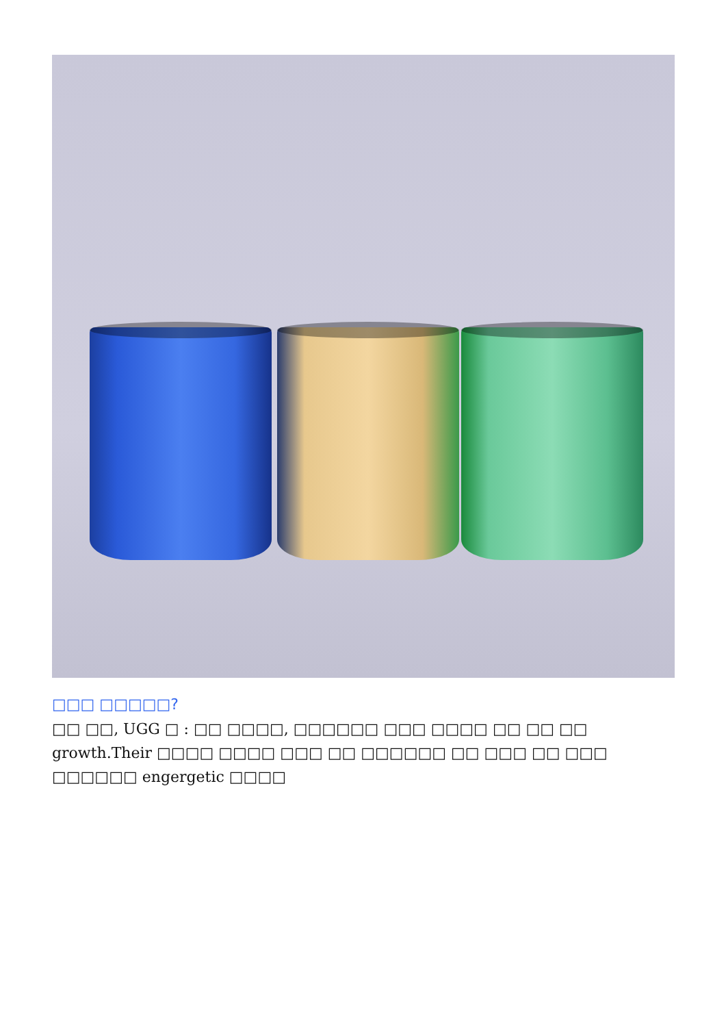□□□ □□□□□?
□□ □□, UGG □ : □□ □□□□, □□□□□□ □□□ □□□□ □□ □□ □□ growth.Their □□□□ □□□□ □□□ □□ □□□□□□ □□ □□□ □□ □□□ □□□□□□ engergetic □□□□